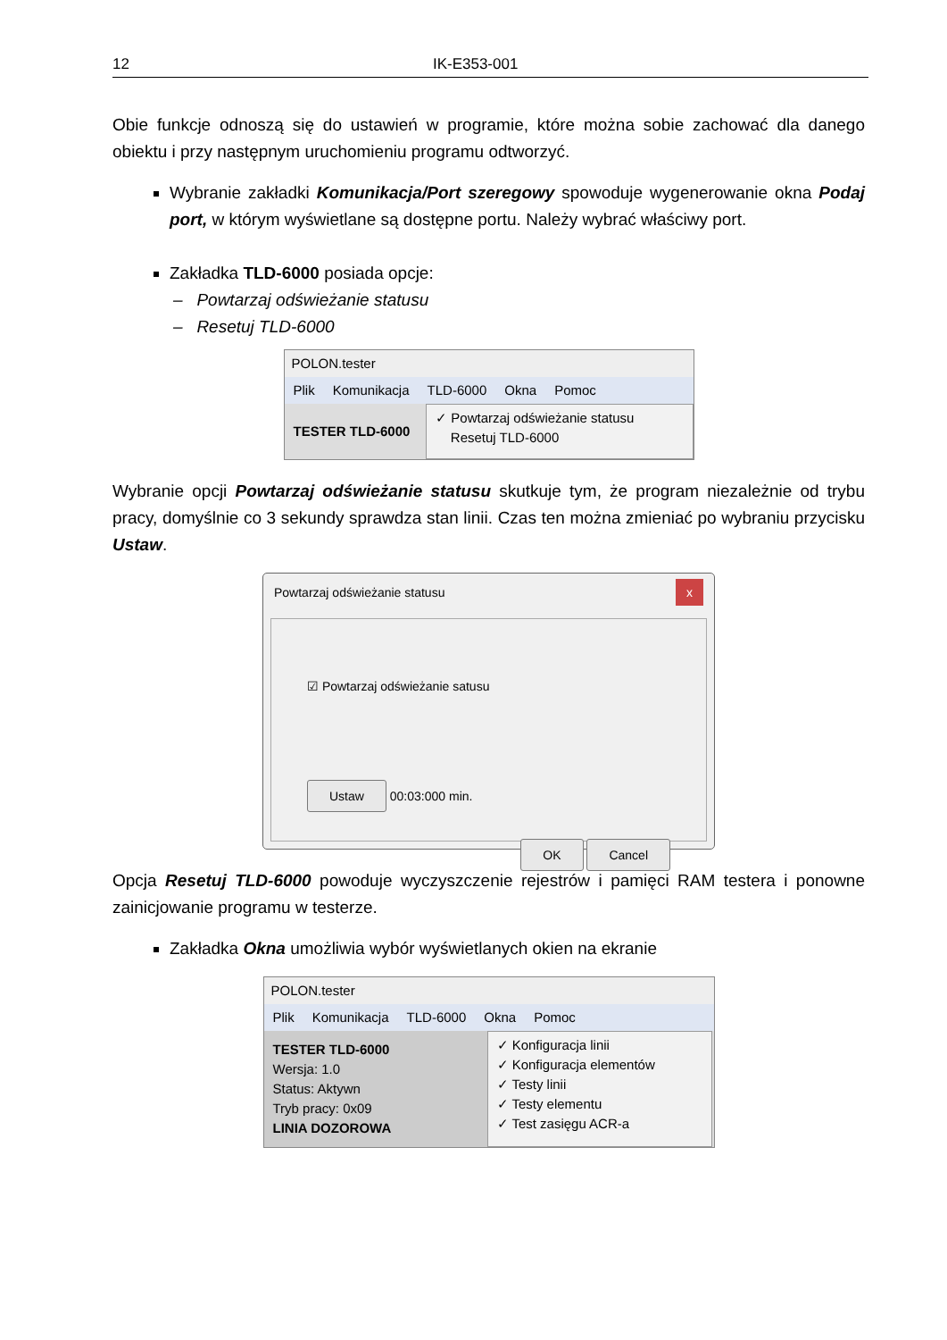12 IK-E353-001
Obie funkcje odnoszą się do ustawień w programie, które można sobie zachować dla danego obiektu i przy następnym uruchomieniu programu odtworzyć.
Wybranie zakładki Komunikacja/Port szeregowy spowoduje wygenerowanie okna Podaj port, w którym wyświetlane są dostępne portu. Należy wybrać właściwy port.
Zakładka TLD-6000 posiada opcje:
– Powtarzaj odświeżanie statusu
– Resetuj TLD-6000
POLON.tester
Plik Komunikacja TLD-6000 Okna Pomoc
TESTER TLD-6000
✓ Powtarzaj odświeżanie statusu
Resetuj TLD-6000
Wybranie opcji Powtarzaj odświeżanie statusu skutkuje tym, że program niezależnie od trybu pracy, domyślnie co 3 sekundy sprawdza stan linii. Czas ten można zmieniać po wybraniu przycisku Ustaw.
Powtarzaj odświeżanie statusu x
☑ Powtarzaj odświeżanie satusu
Ustaw 00:03:000 min.
OK Cancel
Opcja Resetuj TLD-6000 powoduje wyczyszczenie rejestrów i pamięci RAM testera i ponowne zainicjowanie programu w testerze.
Zakładka Okna umożliwia wybór wyświetlanych okien na ekranie
POLON.tester
Plik Komunikacja TLD-6000 Okna Pomoc
TESTER TLD-6000
Wersja: 1.0
Status: Aktywn
Tryb pracy: 0x09
LINIA DOZOROWA
✓ Konfiguracja linii
✓ Konfiguracja elementów
✓ Testy linii
✓ Testy elementu
✓ Test zasięgu ACR-a